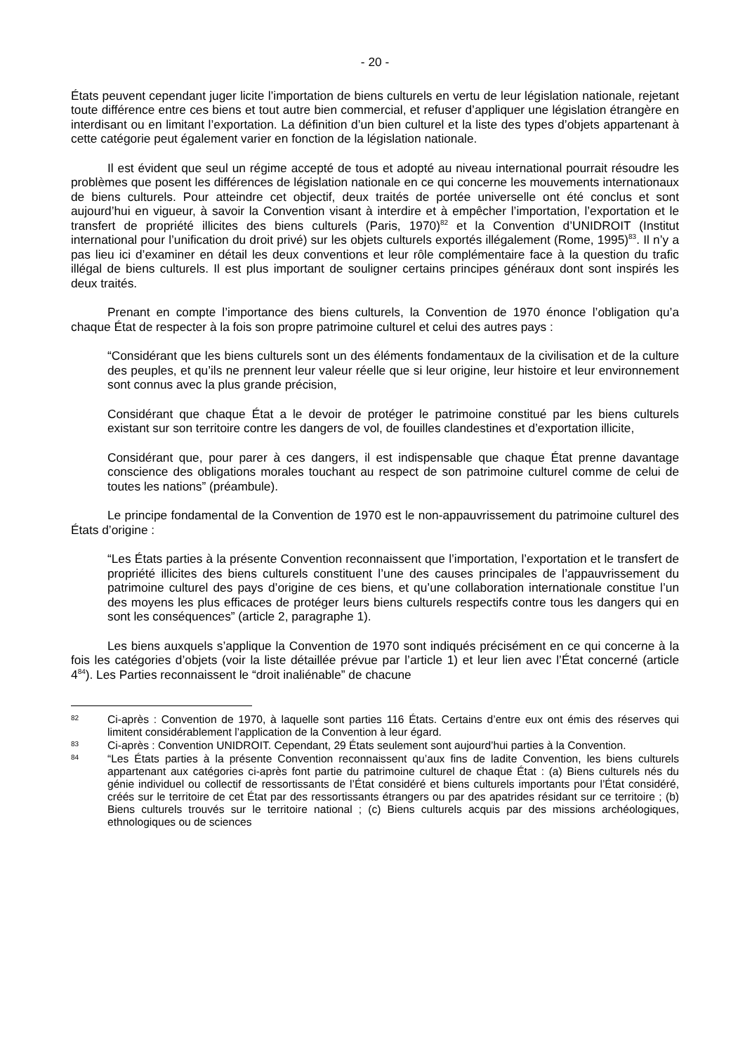- 20 -
États peuvent cependant juger licite l’importation de biens culturels en vertu de leur législation nationale, rejetant toute différence entre ces biens et tout autre bien commercial, et refuser d’appliquer une législation étrangère en interdisant ou en limitant l’exportation. La définition d’un bien culturel et la liste des types d’objets appartenant à cette catégorie peut également varier en fonction de la législation nationale.
Il est évident que seul un régime accepté de tous et adopté au niveau international pourrait résoudre les problèmes que posent les différences de législation nationale en ce qui concerne les mouvements internationaux de biens culturels. Pour atteindre cet objectif, deux traités de portée universelle ont été conclus et sont aujourd’hui en vigueur, à savoir la Convention visant à interdire et à empêcher l’importation, l’exportation et le transfert de propriété illicites des biens culturels (Paris, 1970)<sup>82</sup> et la Convention d’UNIDROIT (Institut international pour l’unification du droit privé) sur les objets culturels exportés illégalement (Rome, 1995)<sup>83</sup>. Il n’y a pas lieu ici d’examiner en détail les deux conventions et leur rôle complémentaire face à la question du trafic illégal de biens culturels. Il est plus important de souligner certains principes généraux dont sont inspirés les deux traités.
Prenant en compte l’importance des biens culturels, la Convention de 1970 énonce l’obligation qu’a chaque État de respecter à la fois son propre patrimoine culturel et celui des autres pays :
“Considérant que les biens culturels sont un des éléments fondamentaux de la civilisation et de la culture des peuples, et qu’ils ne prennent leur valeur réelle que si leur origine, leur histoire et leur environnement sont connus avec la plus grande précision,
Considérant que chaque État a le devoir de protéger le patrimoine constitué par les biens culturels existant sur son territoire contre les dangers de vol, de fouilles clandestines et d’exportation illicite,
Considérant que, pour parer à ces dangers, il est indispensable que chaque État prenne davantage conscience des obligations morales touchant au respect de son patrimoine culturel comme de celui de toutes les nations” (préambule).
Le principe fondamental de la Convention de 1970 est le non-appauvrissement du patrimoine culturel des États d’origine :
“Les États parties à la présente Convention reconnaissent que l’importation, l’exportation et le transfert de propriété illicites des biens culturels constituent l’une des causes principales de l’appauvrissement du patrimoine culturel des pays d’origine de ces biens, et qu’une collaboration internationale constitue l’un des moyens les plus efficaces de protéger leurs biens culturels respectifs contre tous les dangers qui en sont les conséquences” (article 2, paragraphe 1).
Les biens auxquels s’applique la Convention de 1970 sont indiqués précisément en ce qui concerne à la fois les catégories d’objets (voir la liste détaillée prévue par l’article 1) et leur lien avec l’État concerné (article 4<sup>84</sup>). Les Parties reconnaissent le “droit inaliénable” de chacune
82 Ci-après : Convention de 1970, à laquelle sont parties 116 États. Certains d’entre eux ont émis des réserves qui limitent considérablement l’application de la Convention à leur égard.
83 Ci-après : Convention UNIDROIT. Cependant, 29 États seulement sont aujourd’hui parties à la Convention.
84 “Les États parties à la présente Convention reconnaissent qu’aux fins de ladite Convention, les biens culturels appartenant aux catégories ci-après font partie du patrimoine culturel de chaque État : (a) Biens culturels nés du génie individuel ou collectif de ressortissants de l’État considéré et biens culturels importants pour l’État considéré, créés sur le territoire de cet État par des ressortissants étrangers ou par des apatrides résidant sur ce territoire ; (b) Biens culturels trouvés sur le territoire national ; (c) Biens culturels acquis par des missions archéologiques, ethnologiques ou de sciences